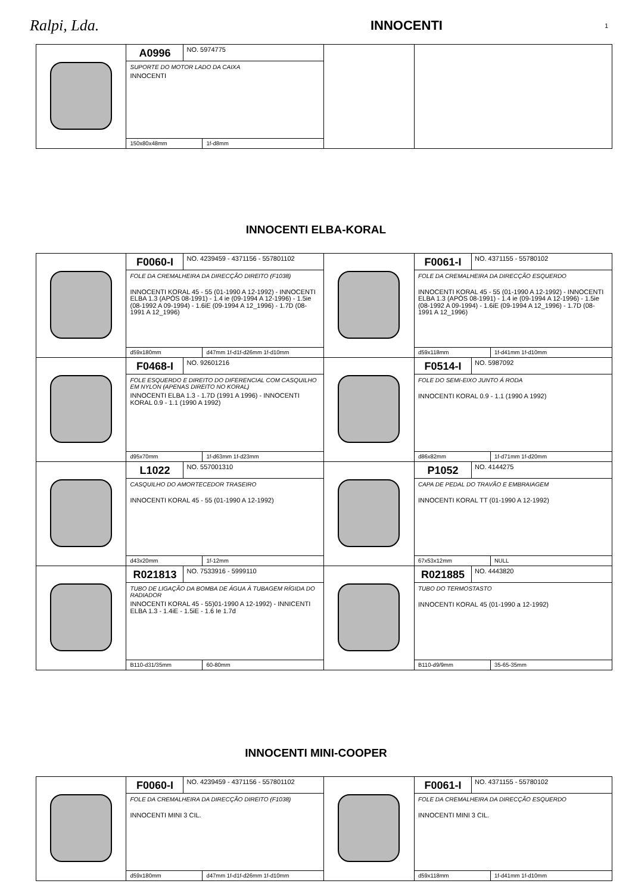Ralpi, Lda.
INNOCENTI
1
| | A0996 NO. 5974775 SUPORTE DO MOTOR LADO DA CAIXA INNOCENTI 150x80x48mm 1f-d8mm | | |
INNOCENTI ELBA-KORAL
| | F0060-I NO. 4239459 - 4371156 - 557801102 FOLE DA CREMALHEIRA DA DIRECÇÃO DIREITO (F1038) INNOCENTI KORAL 45 - 55 (01-1990 A 12-1992) - INNOCENTI ELBA 1.3 (APÓS 08-1991) - 1.4 ie (09-1994 A 12-1996) - 1.5ie (08-1992 A 09-1994) - 1.6iE (09-1994 A 12_1996) - 1.7D (08-1991 A 12_1996) d59x180mm d47mm 1f-d1f-d26mm 1f-d10mm | | F0061-I NO. 4371155 - 55780102 FOLE DA CREMALHEIRA DA DIRECÇÃO ESQUERDO INNOCENTI KORAL 45 - 55 (01-1990 A 12-1992) - INNOCENTI ELBA 1.3 (APÓS 08-1991) - 1.4 ie (09-1994 A 12-1996) - 1.5ie (08-1992 A 09-1994) - 1.6iE (09-1994 A 12_1996) - 1.7D (08-1991 A 12_1996) d59x118mm 1f-d41mm 1f-d10mm |
| | F0468-I NO. 92601216 FOLE ESQUERDO E DIREITO DO DIFERENCIAL COM CASQUILHO EM NYLON (APENAS DIREITO NO KORAL) INNOCENTI ELBA 1.3 - 1.7D (1991 A 1996) - INNOCENTI KORAL 0.9 - 1.1 (1990 A 1992) d95x70mm 1f-d63mm 1f-d23mm | | F0514-I NO. 5987092 FOLE DO SEMI-EIXO JUNTO Á RODA INNOCENTI KORAL 0.9 - 1.1 (1990 A 1992) d86x82mm 1f-d71mm 1f-d20mm |
| | L1022 NO. 557001310 CASQUILHO DO AMORTECEDOR TRASEIRO INNOCENTI KORAL 45 - 55 (01-1990 A 12-1992) d43x20mm 1f-12mm | | P1052 NO. 4144275 CAPA DE PEDAL DO TRAVÃO E EMBRAIAGEM INNOCENTI KORAL TT (01-1990 A 12-1992) 67x53x12mm NULL |
| | R021813 NO. 7533916 - 5999110 TUBO DE LIGAÇÃO DA BOMBA DE ÁGUA À TUBAGEM RÍGIDA DO RADIADOR INNOCENTI KORAL 45 - 55)01-1990 A 12-1992) - INNICENTI ELBA 1.3 - 1.4iE - 1.5iE - 1.6 Ie 1.7d B110-d31/35mm 60-80mm | | R021885 NO. 4443820 TUBO DO TERMOSTASTO INNOCENTI KORAL 45 (01-1990 a 12-1992) B110-d9/9mm 35-65-35mm |
INNOCENTI MINI-COOPER
| | F0060-I NO. 4239459 - 4371156 - 557801102 FOLE DA CREMALHEIRA DA DIRECÇÃO DIREITO (F1038) INNOCENTI MINI 3 CIL. d59x180mm d47mm 1f-d1f-d26mm 1f-d10mm | | F0061-I NO. 4371155 - 55780102 FOLE DA CREMALHEIRA DA DIRECÇÃO ESQUERDO INNOCENTI MINI 3 CIL. d59x118mm 1f-d41mm 1f-d10mm |